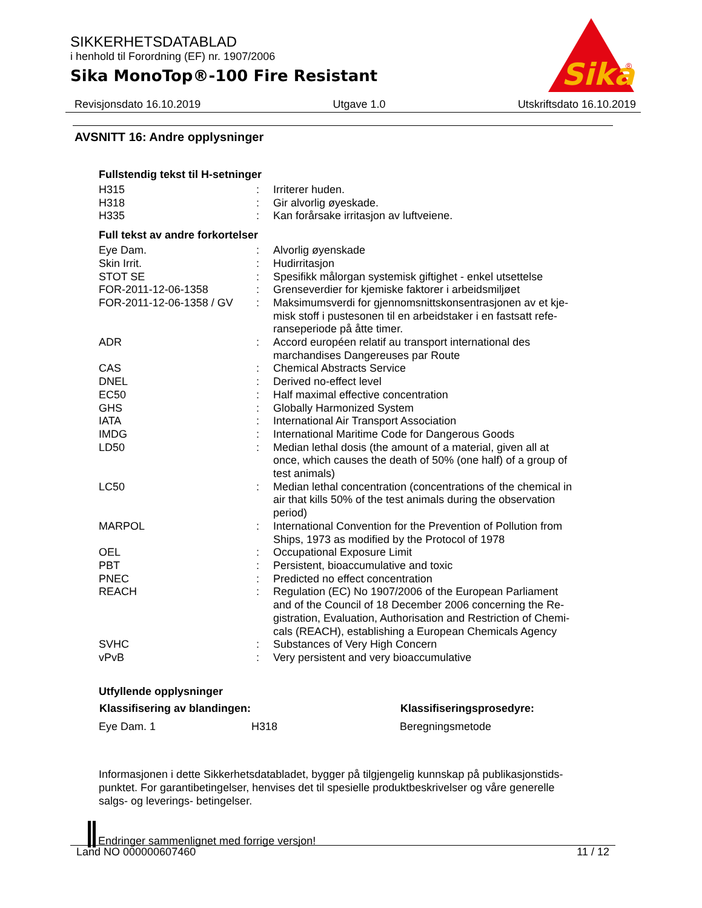SIKKERHETSDATABLAD
i henhold til Forordning (EF) nr. 1907/2006
Sika MonoTop®-100 Fire Resistant
Sika
®
Revisjonsdato 16.10.2019 Utgave 1.0 Utskriftsdato 16.10.2019
AVSNITT 16: Andre opplysninger
Fullstendig tekst til H-setninger
| H315 | : | Irriterer huden. |
| H318 | : | Gir alvorlig øyeskade. |
| H335 | : | Kan forårsake irritasjon av luftveiene. |
Full tekst av andre forkortelser
| Eye Dam. | : | Alvorlig øyenskade |
| Skin Irrit. | : | Hudirritasjon |
| STOT SE | : | Spesifikk målorgan systemisk giftighet - enkel utsettelse |
| FOR-2011-12-06-1358 | : | Grenseverdier for kjemiske faktorer i arbeidsmiljøet |
| FOR-2011-12-06-1358 / GV | : | Maksimumsverdi for gjennomsnittskonsentrasjonen av et kje- misk stoff i pustesonen til en arbeidstaker i en fastsatt refe- ranseperiode på åtte timer. |
| ADR | : | Accord européen relatif au transport international des marchandises Dangereuses par Route |
| CAS | : | Chemical Abstracts Service |
| DNEL | : | Derived no-effect level |
| EC50 | : | Half maximal effective concentration |
| GHS | : | Globally Harmonized System |
| IATA | : | International Air Transport Association |
| IMDG | : | International Maritime Code for Dangerous Goods |
| LD50 | : | Median lethal dosis (the amount of a material, given all at once, which causes the death of 50% (one half) of a group of test animals) |
| LC50 | : | Median lethal concentration (concentrations of the chemical in air that kills 50% of the test animals during the observation period) |
| MARPOL | : | International Convention for the Prevention of Pollution from Ships, 1973 as modified by the Protocol of 1978 |
| OEL | : | Occupational Exposure Limit |
| PBT | : | Persistent, bioaccumulative and toxic |
| PNEC | : | Predicted no effect concentration |
| REACH | : | Regulation (EC) No 1907/2006 of the European Parliament and of the Council of 18 December 2006 concerning the Re- gistration, Evaluation, Authorisation and Restriction of Chemi- cals (REACH), establishing a European Chemicals Agency |
| SVHC | : | Substances of Very High Concern |
| vPvB | : | Very persistent and very bioaccumulative |
Utfyllende opplysninger
| Klassifisering av blandingen: | | Klassifiseringsprosedyre: |
| --- | --- | --- |
| Eye Dam. 1 | H318 | Beregningsmetode |
Informasjonen i dette Sikkerhetsdatabladet, bygger på tilgjengelig kunnskap på publikasjonstids-
punktet. For garantibetingelser, henvises det til spesielle produktbeskrivelser og våre generelle
salgs- og leverings- betingelser.
Endringer sammenlignet med forrige versjon!
Land NO 000000607460 11 / 12